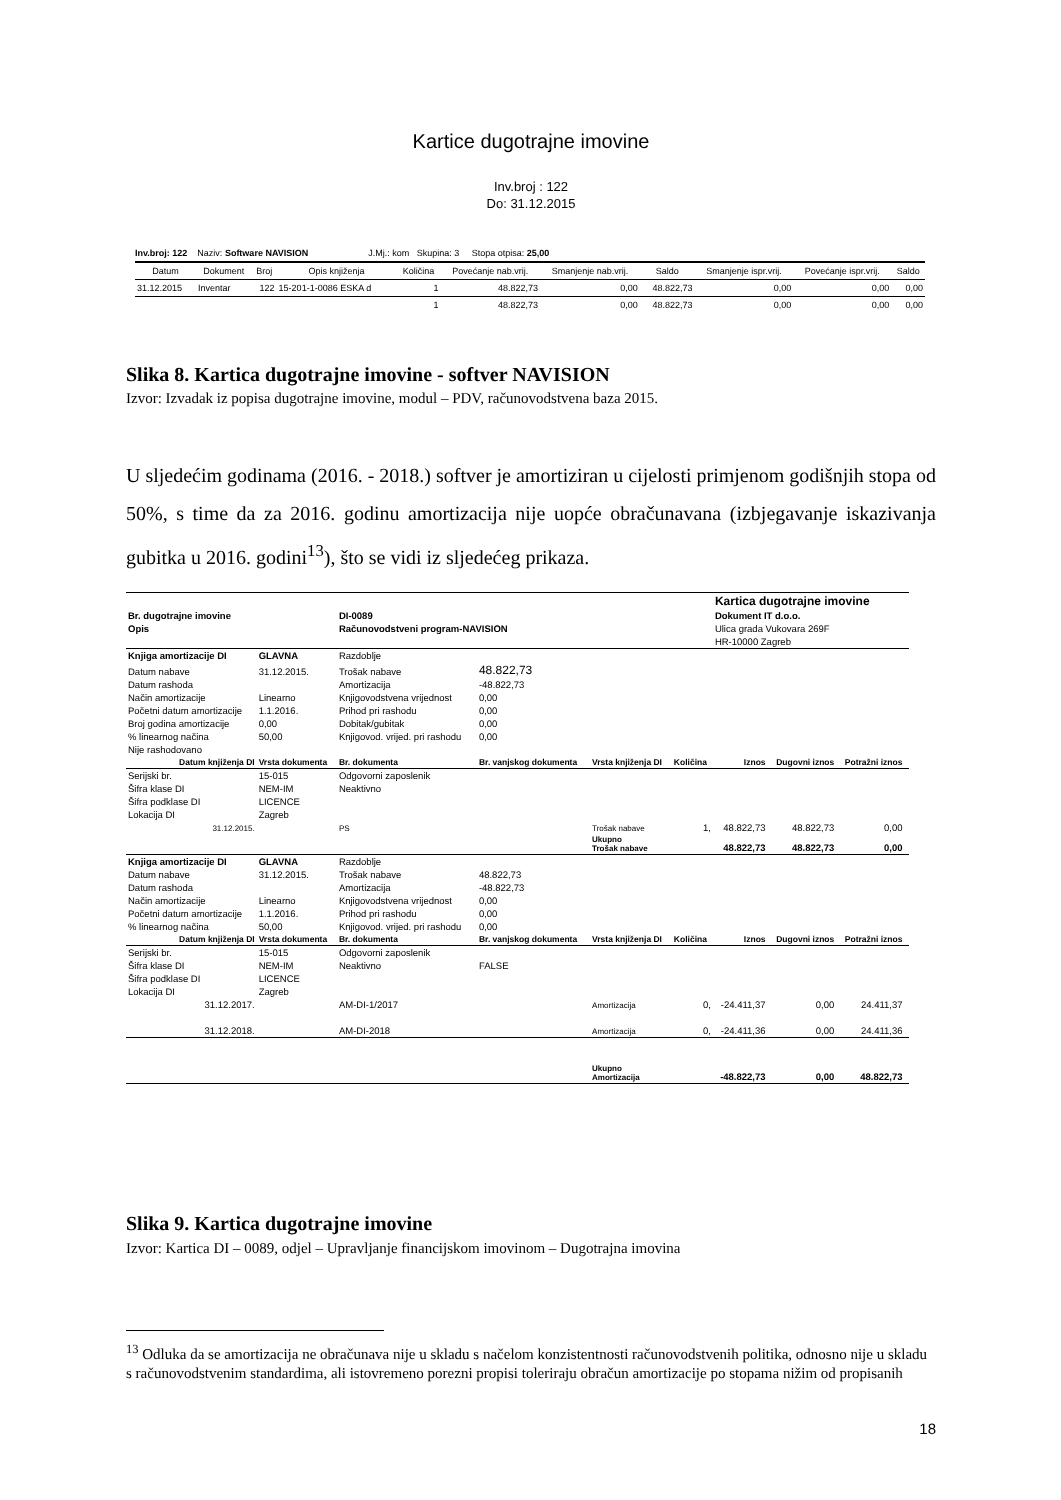Kartice dugotrajne imovine
Inv.broj : 122
Do: 31.12.2015
Inv.broj: 122 Naziv: Software NAVISION J.Mj.: kom Skupina: 3 Stopa otpisa: 25,00
| Datum | Dokument | Broj | Opis knjiženja | Količina | Povećanje nab.vrij. | Smanjenje nab.vrij. | Saldo | Smanjenje ispr.vrij. | Povećanje ispr.vrij. | Saldo |
| --- | --- | --- | --- | --- | --- | --- | --- | --- | --- | --- |
| 31.12.2015 | Inventar | 122 | 15-201-1-0086 ESKA d | 1 | 48.822,73 | 0,00 | 48.822,73 | 0,00 | 0,00 | 0,00 |
| | | | | 1 | 48.822,73 | 0,00 | 48.822,73 | 0,00 | 0,00 | 0,00 |
Slika 8. Kartica dugotrajne imovine - softver NAVISION
Izvor: Izvadak iz popisa dugotrajne imovine, modul – PDV, računovodstvena baza 2015.
U sljedećim godinama (2016. - 2018.) softver je amortiziran u cijelosti primjenom godišnjih stopa od 50%, s time da za 2016. godinu amortizacija nije uopće obračunavana (izbjegavanje iskazivanja gubitka u 2016. godini<sup>13</sup>), što se vidi iz sljedećeg prikaza.
| | | | | | | Kartica dugotrajne imovine | | | |
| Br. dugotrajne imovine | | DI-0089 | | | | Dokument IT d.o.o. | | | |
| Opis | | Računovodstveni program-NAVISION | | | | Ulica grada Vukovara 269F | | | |
| | | | | | | HR-10000 Zagreb | | | |
| Knjiga amortizacije DI | GLAVNA | Razdoblje | | | | | | | |
| Datum nabave | 31.12.2015. | Trošak nabave | 48.822,73 | | | | | | |
| Datum rashoda | | Amortizacija | -48.822,73 | | | | | | |
| Način amortizacije | Linearno | Knjigovodstvena vrijednost | 0,00 | | | | | | |
| Početni datum amortizacije | 1.1.2016. | Prihod pri rashodu | 0,00 | | | | | | |
| Broj godina amortizacije | 0,00 | Dobitak/gubitak | 0,00 | | | | | | |
| % linearnog načina | 50,00 | Knjigovod. vrijed. pri rashodu | 0,00 | | | | | | |
| Nije rashodovano | | | | | | | | | |
| Datum knjiženja DI | Vrsta dokumenta | Br. dokumenta | Br. vanjskog dokumenta | Vrsta knjiženja DI | Količina | Iznos | Dugovni iznos | Potražni iznos | |
| Serijski br. | 15-015 | Odgovorni zaposlenik | | | | | | | |
| Šifra klase DI | NEM-IM | Neaktivno | | | | | | | |
| Šifra podklase DI | LICENCE | | | | | | | | |
| Lokacija DI | Zagreb | | | | | | | | |
| 31.12.2015. | | PS | | Trošak nabave | 1, | 48.822,73 | 48.822,73 | 0,00 | |
| | | | | Ukupno Trošak nabave | | 48.822,73 | 48.822,73 | 0,00 | |
| Knjiga amortizacije DI | GLAVNA | Razdoblje | | | | | | | |
| Datum nabave | 31.12.2015. | Trošak nabave | 48.822,73 | | | | | | |
| Datum rashoda | | Amortizacija | -48.822,73 | | | | | | |
| Način amortizacije | Linearno | Knjigovodstvena vrijednost | 0,00 | | | | | | |
| Početni datum amortizacije | 1.1.2016. | Prihod pri rashodu | 0,00 | | | | | | |
| % linearnog načina | 50,00 | Knjigovod. vrijed. pri rashodu | 0,00 | | | | | | |
| Datum knjiženja DI | Vrsta dokumenta | Br. dokumenta | Br. vanjskog dokumenta | Vrsta knjiženja DI | Količina | Iznos | Dugovni iznos | Potražni iznos | |
| Serijski br. | 15-015 | Odgovorni zaposlenik | | | | | | | |
| Šifra klase DI | NEM-IM | Neaktivno | FALSE | | | | | | |
| Šifra podklase DI | LICENCE | | | | | | | | |
| Lokacija DI | Zagreb | | | | | | | | |
| 31.12.2017. | | AM-DI-1/2017 | | Amortizacija | 0, | -24.411,37 | 0,00 | 24.411,37 | |
| 31.12.2018. | | AM-DI-2018 | | Amortizacija | 0, | -24.411,36 | 0,00 | 24.411,36 | |
| | | | | Ukupno Amortizacija | | -48.822,73 | 0,00 | 48.822,73 | |
Slika 9. Kartica dugotrajne imovine
Izvor: Kartica DI – 0089, odjel – Upravljanje financijskom imovinom – Dugotrajna imovina
<sup>13</sup> Odluka da se amortizacija ne obračunava nije u skladu s načelom konzistentnosti računovodstvenih politika, odnosno nije u skladu s računovodstvenim standardima, ali istovremeno porezni propisi toleriraju obračun amortizacije po stopama nižim od propisanih
18